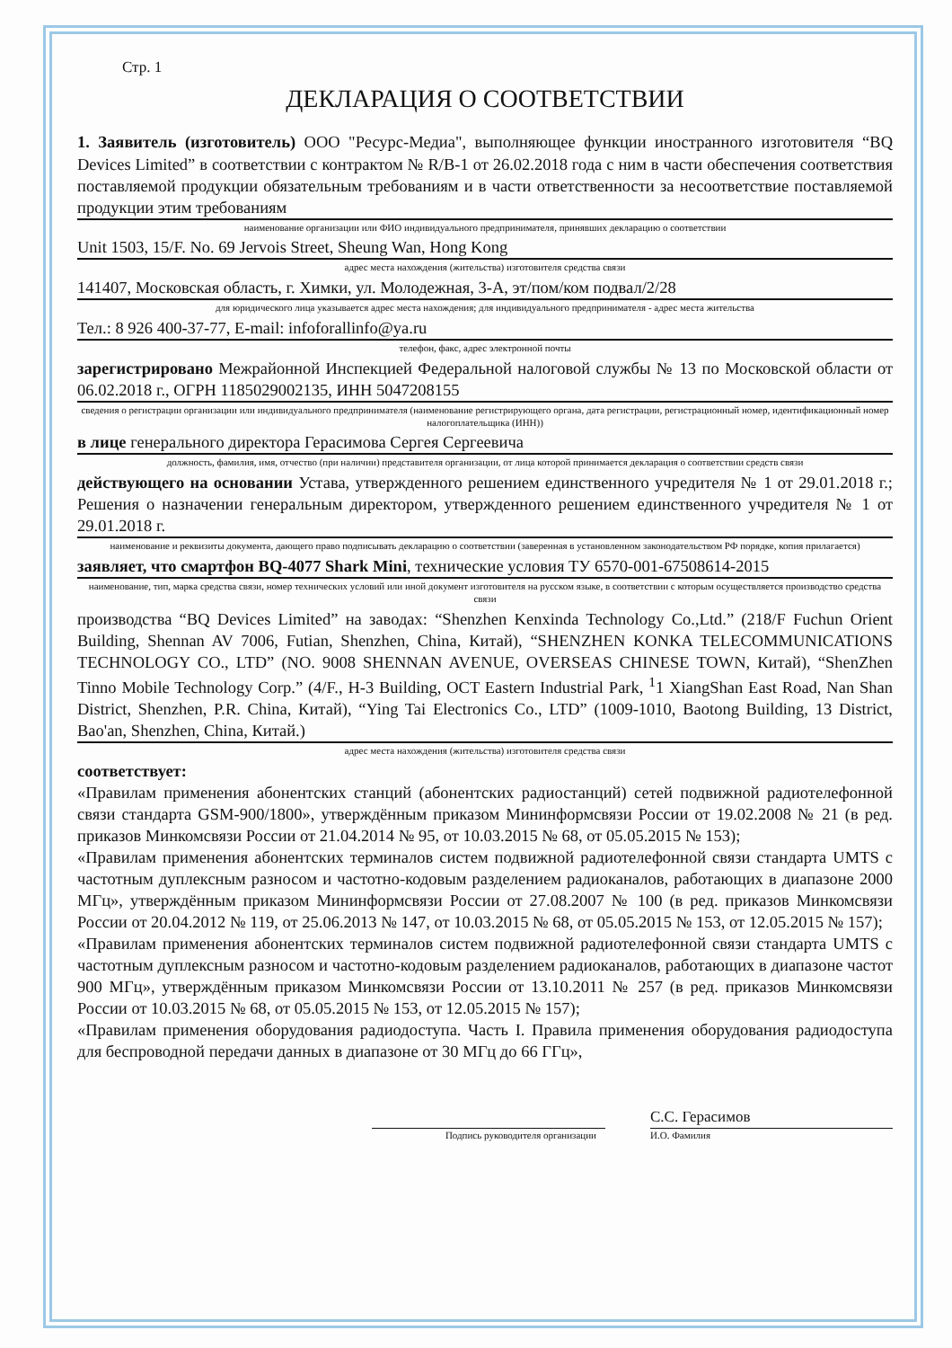Стр. 1
ДЕКЛАРАЦИЯ О СООТВЕТСТВИИ
1. Заявитель (изготовитель) ООО "Ресурс-Медиа", выполняющее функции иностранного изготовителя “BQ Devices Limited” в соответствии с контрактом № R/B-1 от 26.02.2018 года с ним в части обеспечения соответствия поставляемой продукции обязательным требованиям и в части ответственности за несоответствие поставляемой продукции этим требованиям
наименование организации или ФИО индивидуального предпринимателя, принявших декларацию о соответствии
Unit 1503, 15/F. No. 69 Jervois Street, Sheung Wan, Hong Kong
адрес места нахождения (жительства) изготовителя средства связи
141407, Московская область, г. Химки, ул. Молодежная, 3-А, эт/пом/ком подвал/2/28
для юридического лица указывается адрес места нахождения; для индивидуального предпринимателя - адрес места жительства
Тел.: 8 926 400-37-77, E-mail: infoforallinfo@ya.ru
телефон, факс, адрес электронной почты
зарегистрировано Межрайонной Инспекцией Федеральной налоговой службы № 13 по Московской области от 06.02.2018 г., ОГРН 1185029002135, ИНН 5047208155
сведения о регистрации организации или индивидуального предпринимателя (наименование регистрирующего органа, дата регистрации, регистрационный номер, идентификационный номер налогоплательщика (ИНН))
в лице генерального директора Герасимова Сергея Сергеевича
должность, фамилия, имя, отчество (при наличии) представителя организации, от лица которой принимается декларация о соответствии средств связи
действующего на основании Устава, утвержденного решением единственного учредителя № 1 от 29.01.2018 г.; Решения о назначении генеральным директором, утвержденного решением единственного учредителя № 1 от 29.01.2018 г.
наименование и реквизиты документа, дающего право подписывать декларацию о соответствии (заверенная в установленном законодательством РФ порядке, копия прилагается)
заявляет, что смартфон BQ-4077 Shark Mini, технические условия ТУ 6570-001-67508614-2015
наименование, тип, марка средства связи, номер технических условий или иной документ изготовителя на русском языке, в соответствии с которым осуществляется производство средства связи
производства “BQ Devices Limited” на заводах: “Shenzhen Kenxinda Technology Co.,Ltd.” (218/F Fuchun Orient Building, Shennan AV 7006, Futian, Shenzhen, China, Китай), “SHENZHEN KONKA TELECOMMUNICATIONS TECHNOLOGY CO., LTD” (NO. 9008 SHENNAN AVENUE, OVERSEAS CHINESE TOWN, Китай), “ShenZhen Tinno Mobile Technology Corp.” (4/F., H-3 Building, OCT Eastern Industrial Park, <sup>1</sup>1 XiangShan East Road, Nan Shan District, Shenzhen, P.R. China, Китай), “Ying Tai Electronics Co., LTD” (1009-1010, Baotong Building, 13 District, Bao'an, Shenzhen, China, Китай.)
адрес места нахождения (жительства) изготовителя средства связи
соответствует:
«Правилам применения абонентских станций (абонентских радиостанций) сетей подвижной радиотелефонной связи стандарта GSM-900/1800», утверждённым приказом Мининформсвязи России от 19.02.2008 № 21 (в ред. приказов Минкомсвязи России от 21.04.2014 № 95, от 10.03.2015 № 68, от 05.05.2015 № 153);
«Правилам применения абонентских терминалов систем подвижной радиотелефонной связи стандарта UMTS с частотным дуплексным разносом и частотно-кодовым разделением радиоканалов, работающих в диапазоне 2000 МГц», утверждённым приказом Мининформсвязи России от 27.08.2007 № 100 (в ред. приказов Минкомсвязи России от 20.04.2012 № 119, от 25.06.2013 № 147, от 10.03.2015 № 68, от 05.05.2015 № 153, от 12.05.2015 № 157);
«Правилам применения абонентских терминалов систем подвижной радиотелефонной связи стандарта UMTS с частотным дуплексным разносом и частотно-кодовым разделением радиоканалов, работающих в диапазоне частот 900 МГц», утверждённым приказом Минкомсвязи России от 13.10.2011 № 257 (в ред. приказов Минкомсвязи России от 10.03.2015 № 68, от 05.05.2015 № 153, от 12.05.2015 № 157);
«Правилам применения оборудования радиодоступа. Часть I. Правила применения оборудования радиодоступа для беспроводной передачи данных в диапазоне от 30 МГц до 66 ГГц»,
С.С. Герасимов
Подпись руководителя организации И.О. Фамилия